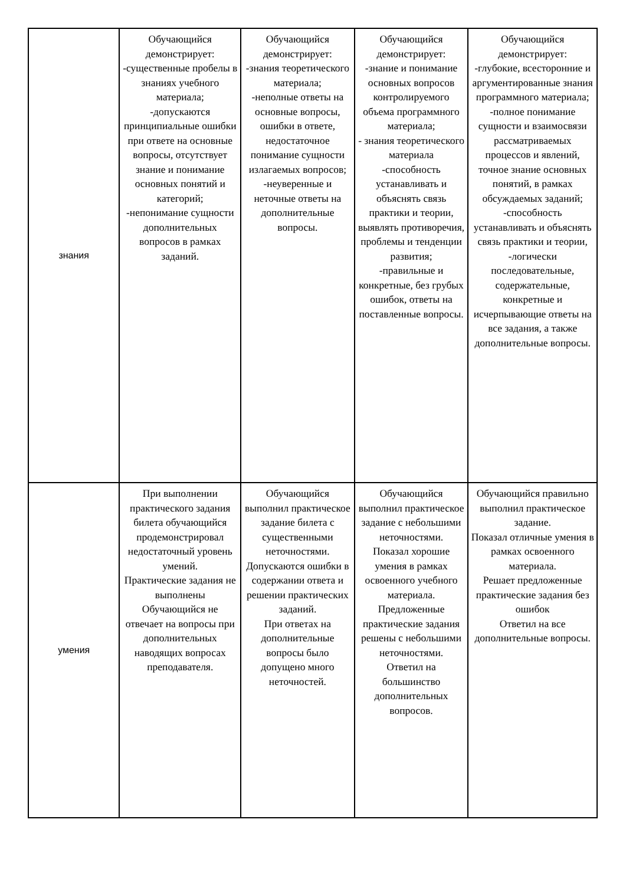| знания | Обучающийся демонстрирует: -существенные пробелы в знаниях учебного материала; -допускаются принципиальные ошибки при ответе на основные вопросы, отсутствует знание и понимание основных понятий и категорий; -непонимание сущности дополнительных вопросов в рамках заданий. | Обучающийся демонстрирует: -знания теоретического материала; -неполные ответы на основные вопросы, ошибки в ответе, недостаточное понимание сущности излагаемых вопросов; -неуверенные и неточные ответы на дополнительные вопросы. | Обучающийся демонстрирует: -знание и понимание основных вопросов контролируемого объема программного материала; - знания теоретического материала -способность устанавливать и объяснять связь практики и теории, выявлять противоречия, проблемы и тенденции развития; -правильные и конкретные, без грубых ошибок, ответы на поставленные вопросы. | Обучающийся демонстрирует: -глубокие, всесторонние и аргументированные знания программного материала; -полное понимание сущности и взаимосвязи рассматриваемых процессов и явлений, точное знание основных понятий, в рамках обсуждаемых заданий; -способность устанавливать и объяснять связь практики и теории, -логически последовательные, содержательные, конкретные и исчерпывающие ответы на все задания, а также дополнительные вопросы. |
| умения | При выполнении практического задания билета обучающийся продемонстрировал недостаточный уровень умений. Практические задания не выполнены Обучающийся не отвечает на вопросы при дополнительных наводящих вопросах преподавателя. | Обучающийся выполнил практическое задание билета с существенными неточностями. Допускаются ошибки в содержании ответа и решении практических заданий. При ответах на дополнительные вопросы было допущено много неточностей. | Обучающийся выполнил практическое задание с небольшими неточностями. Показал хорошие умения в рамках освоенного учебного материала. Предложенные практические задания решены с небольшими неточностями. Ответил на большинство дополнительных вопросов. | Обучающийся правильно выполнил практическое задание. Показал отличные умения в рамках освоенного материала. Решает предложенные практические задания без ошибок Ответил на все дополнительные вопросы. |